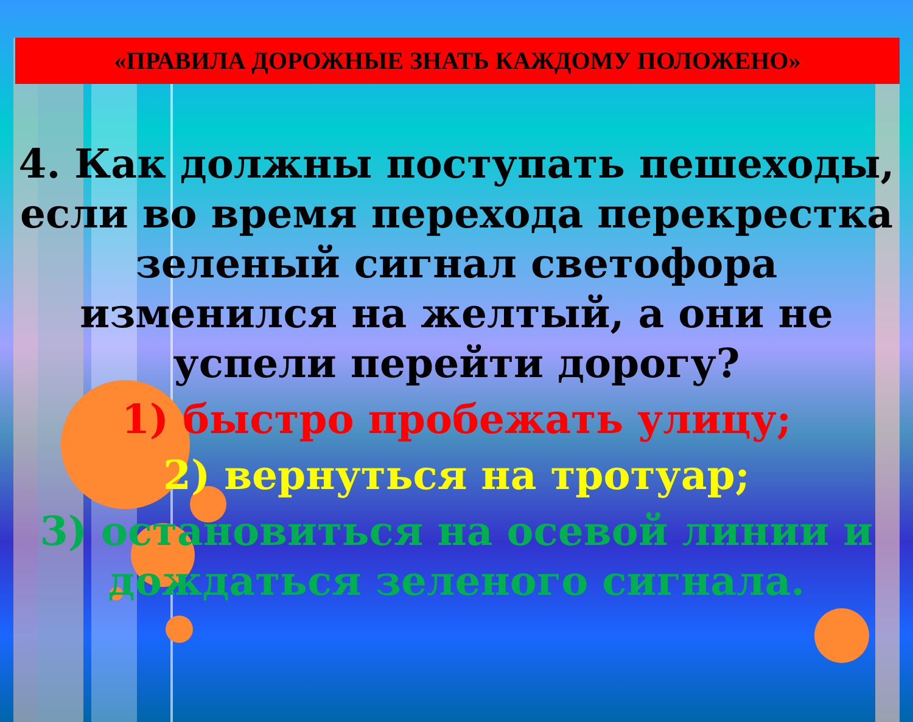«ПРАВИЛА ДОРОЖНЫЕ ЗНАТЬ КАЖДОМУ ПОЛОЖЕНО»
4. Как должны поступать пешеходы, если во время перехода перекрестка зеленый сигнал светофора изменился на желтый, а они не успели перейти дорогу?
1) быстро пробежать улицу;
2) вернуться на тротуар;
3) остановиться на осевой линии и дождаться зеленого сигнала.